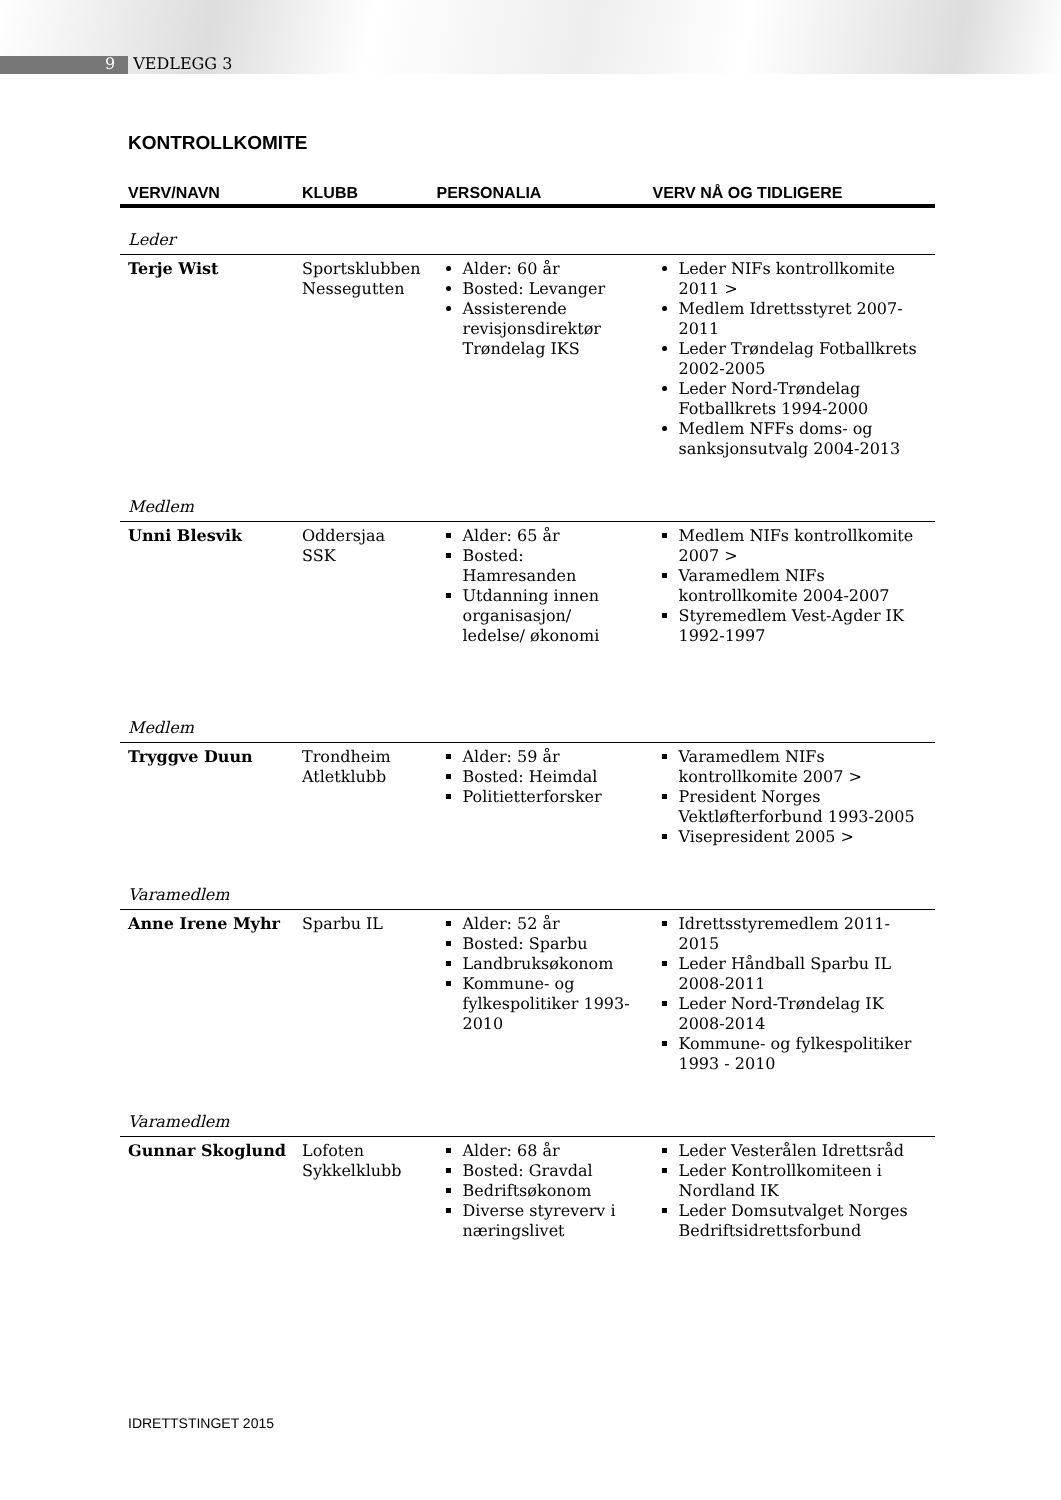9 VEDLEGG 3
KONTROLLKOMITE
| VERV/NAVN | KLUBB | PERSONALIA | VERV NÅ OG TIDLIGERE |
| --- | --- | --- | --- |
| Leder | | | |
| Terje Wist | Sportsklubben Nessegutten | Alder: 60 år Bosted: Levanger Assisterende revisjonsdirektør Trøndelag IKS | Leder NIFs kontrollkomite 2011 > Medlem Idrettsstyret 2007-2011 Leder Trøndelag Fotballkrets 2002-2005 Leder Nord-Trøndelag Fotballkrets 1994-2000 Medlem NFFs doms- og sanksjonsutvalg 2004-2013 |
| Medlem | | | |
| Unni Blesvik | Oddersjaa SSK | Alder: 65 år Bosted: Hamresanden Utdanning innen organisasjon/ ledelse/ økonomi | Medlem NIFs kontrollkomite 2007 > Varamedlem NIFs kontrollkomite 2004-2007 Styremedlem Vest-Agder IK 1992-1997 |
| Medlem | | | |
| Tryggve Duun | Trondheim Atletklubb | Alder: 59 år Bosted: Heimdal Politietterforsker | Varamedlem NIFs kontrollkomite 2007 > President Norges Vektløfterforbund 1993-2005 Visepresident 2005 > |
| Varamedlem | | | |
| Anne Irene Myhr | Sparbu IL | Alder: 52 år Bosted: Sparbu Landbruksøkonom Kommune- og fylkespolitiker 1993-2010 | Idrettsstyremedlem 2011-2015 Leder Håndball Sparbu IL 2008-2011 Leder Nord-Trøndelag IK 2008-2014 Kommune- og fylkespolitiker 1993 - 2010 |
| Varamedlem | | | |
| Gunnar Skoglund | Lofoten Sykkelklubb | Alder: 68 år Bosted: Gravdal Bedriftsøkonom Diverse styreverv i næringslivet | Leder Vesterålen Idrettsråd Leder Kontrollkomiteen i Nordland IK Leder Domsutvalget Norges Bedriftsidrettsforbund |
IDRETTSTINGET 2015